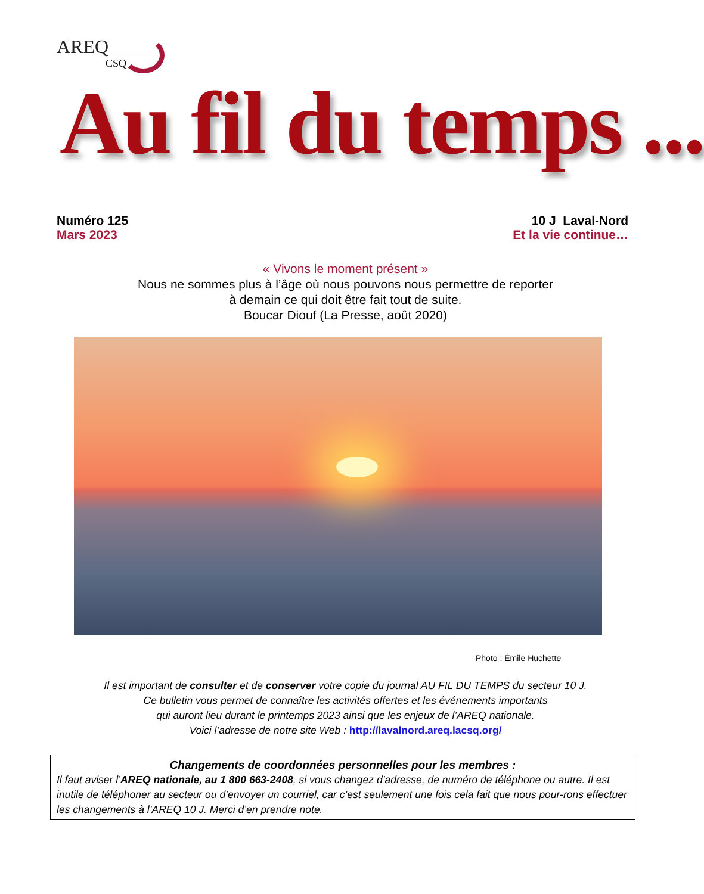AREQ
CSQ
Au fil du temps ...
Numéro 125
Mars 2023
10 J Laval-Nord
Et la vie continue…
« Vivons le moment présent »
Nous ne sommes plus à l’âge où nous pouvons nous permettre de reporter
à demain ce qui doit être fait tout de suite.
Boucar Diouf (La Presse, août 2020)
Photo : Émile Huchette
Il est important de consulter et de conserver votre copie du journal AU FIL DU TEMPS du secteur 10 J.
Ce bulletin vous permet de connaître les activités offertes et les événements importants
qui auront lieu durant le printemps 2023 ainsi que les enjeux de l’AREQ nationale.
Voici l’adresse de notre site Web : http://lavalnord.areq.lacsq.org/
Changements de coordonnées personnelles pour les membres :
Il faut aviser l’AREQ nationale, au 1 800 663-2408, si vous changez d’adresse, de numéro de téléphone ou autre. Il est inutile de téléphoner au secteur ou d’envoyer un courriel, car c’est seulement une fois cela fait que nous pour-rons effectuer les changements à l’AREQ 10 J. Merci d’en prendre note.